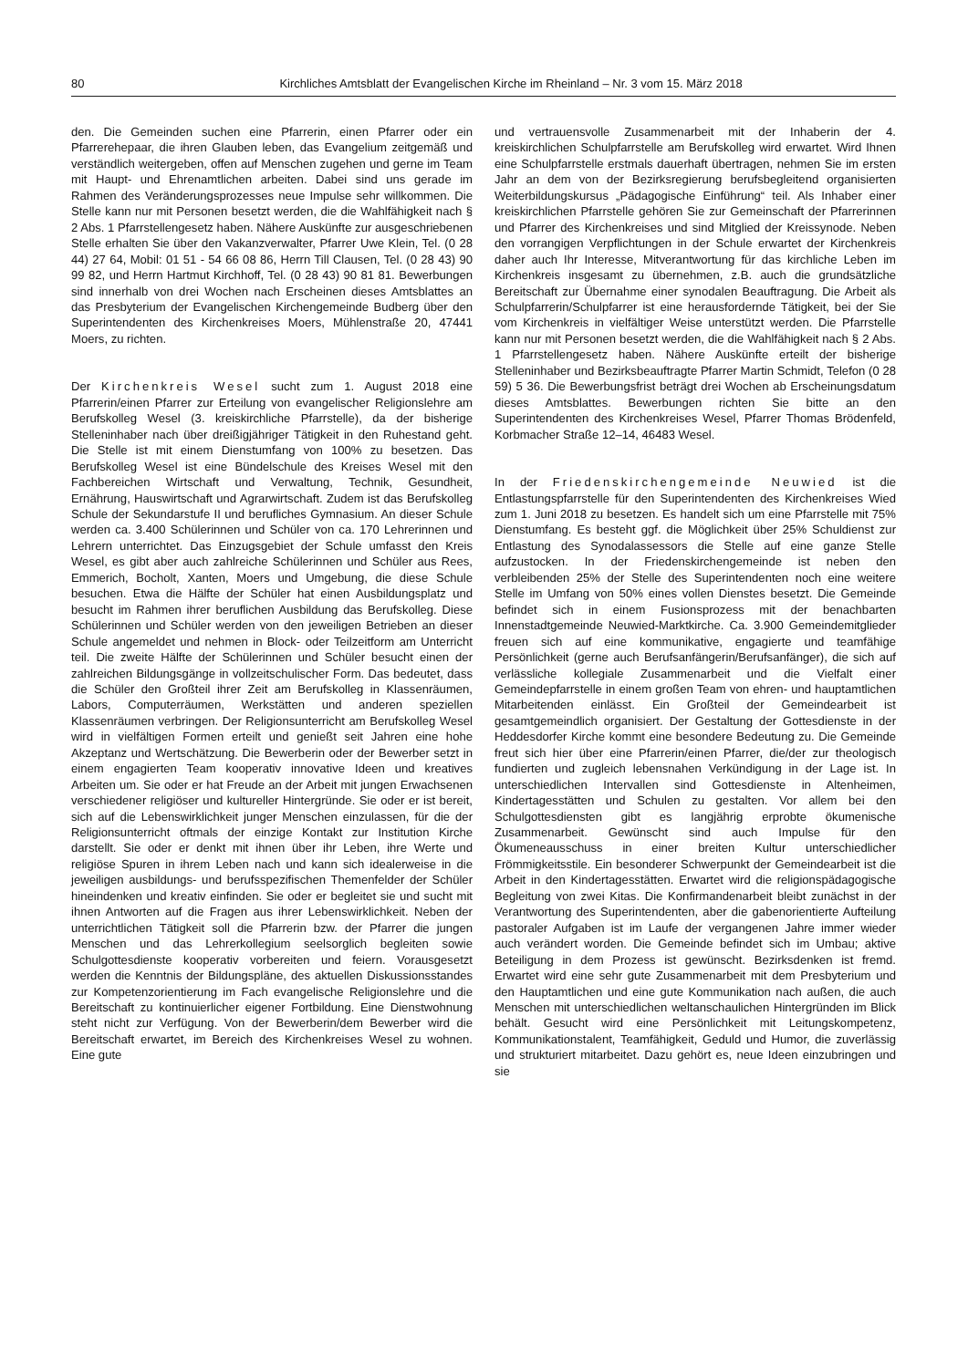80 Kirchliches Amtsblatt der Evangelischen Kirche im Rheinland – Nr. 3 vom 15. März 2018
den. Die Gemeinden suchen eine Pfarrerin, einen Pfarrer oder ein Pfarrerehepaar, die ihren Glauben leben, das Evangelium zeitgemäß und verständlich weitergeben, offen auf Menschen zugehen und gerne im Team mit Haupt- und Ehrenamtlichen arbeiten. Dabei sind uns gerade im Rahmen des Veränderungsprozesses neue Impulse sehr willkommen. Die Stelle kann nur mit Personen besetzt werden, die die Wahlfähigkeit nach § 2 Abs. 1 Pfarrstellengesetz haben. Nähere Auskünfte zur ausgeschriebenen Stelle erhalten Sie über den Vakanzverwalter, Pfarrer Uwe Klein, Tel. (0 28 44) 27 64, Mobil: 01 51 - 54 66 08 86, Herrn Till Clausen, Tel. (0 28 43) 90 99 82, und Herrn Hartmut Kirchhoff, Tel. (0 28 43) 90 81 81. Bewerbungen sind innerhalb von drei Wochen nach Erscheinen dieses Amtsblattes an das Presbyterium der Evangelischen Kirchengemeinde Budberg über den Superintendenten des Kirchenkreises Moers, Mühlenstraße 20, 47441 Moers, zu richten.
Der Kirchenkreis Wesel sucht zum 1. August 2018 eine Pfarrerin/einen Pfarrer zur Erteilung von evangelischer Religionslehre am Berufskolleg Wesel (3. kreiskirchliche Pfarrstelle), da der bisherige Stelleninhaber nach über dreißigjähriger Tätigkeit in den Ruhestand geht. Die Stelle ist mit einem Dienstumfang von 100% zu besetzen. Das Berufskolleg Wesel ist eine Bündelschule des Kreises Wesel mit den Fachbereichen Wirtschaft und Verwaltung, Technik, Gesundheit, Ernährung, Hauswirtschaft und Agrarwirtschaft. Zudem ist das Berufskolleg Schule der Sekundarstufe II und berufliches Gymnasium. An dieser Schule werden ca. 3.400 Schülerinnen und Schüler von ca. 170 Lehrerinnen und Lehrern unterrichtet. Das Einzugsgebiet der Schule umfasst den Kreis Wesel, es gibt aber auch zahlreiche Schülerinnen und Schüler aus Rees, Emmerich, Bocholt, Xanten, Moers und Umgebung, die diese Schule besuchen. Etwa die Hälfte der Schüler hat einen Ausbildungsplatz und besucht im Rahmen ihrer beruflichen Ausbildung das Berufskolleg. Diese Schülerinnen und Schüler werden von den jeweiligen Betrieben an dieser Schule angemeldet und nehmen in Block- oder Teilzeitform am Unterricht teil. Die zweite Hälfte der Schülerinnen und Schüler besucht einen der zahlreichen Bildungsgänge in vollzeitschulischer Form. Das bedeutet, dass die Schüler den Großteil ihrer Zeit am Berufskolleg in Klassenräumen, Labors, Computerräumen, Werkstätten und anderen speziellen Klassenräumen verbringen. Der Religionsunterricht am Berufskolleg Wesel wird in vielfältigen Formen erteilt und genießt seit Jahren eine hohe Akzeptanz und Wertschätzung. Die Bewerberin oder der Bewerber setzt in einem engagierten Team kooperativ innovative Ideen und kreatives Arbeiten um. Sie oder er hat Freude an der Arbeit mit jungen Erwachsenen verschiedener religiöser und kultureller Hintergründe. Sie oder er ist bereit, sich auf die Lebenswirklichkeit junger Menschen einzulassen, für die der Religionsunterricht oftmals der einzige Kontakt zur Institution Kirche darstellt. Sie oder er denkt mit ihnen über ihr Leben, ihre Werte und religiöse Spuren in ihrem Leben nach und kann sich idealerweise in die jeweiligen ausbildungs- und berufsspezifischen Themenfelder der Schüler hineindenken und kreativ einfinden. Sie oder er begleitet sie und sucht mit ihnen Antworten auf die Fragen aus ihrer Lebenswirklichkeit. Neben der unterrichtlichen Tätigkeit soll die Pfarrerin bzw. der Pfarrer die jungen Menschen und das Lehrerkollegium seelsorglich begleiten sowie Schulgottesdienste kooperativ vorbereiten und feiern. Vorausgesetzt werden die Kenntnis der Bildungspläne, des aktuellen Diskussionsstandes zur Kompetenzorientierung im Fach evangelische Religionslehre und die Bereitschaft zu kontinuierlicher eigener Fortbildung. Eine Dienstwohnung steht nicht zur Verfügung. Von der Bewerberin/dem Bewerber wird die Bereitschaft erwartet, im Bereich des Kirchenkreises Wesel zu wohnen. Eine gute
und vertrauensvolle Zusammenarbeit mit der Inhaberin der 4. kreiskirchlichen Schulpfarrstelle am Berufskolleg wird erwartet. Wird Ihnen eine Schulpfarrstelle erstmals dauerhaft übertragen, nehmen Sie im ersten Jahr an dem von der Bezirksregierung berufsbegleitend organisierten Weiterbildungskursus „Pädagogische Einführung“ teil. Als Inhaber einer kreiskirchlichen Pfarrstelle gehören Sie zur Gemeinschaft der Pfarrerinnen und Pfarrer des Kirchenkreises und sind Mitglied der Kreissynode. Neben den vorrangigen Verpflichtungen in der Schule erwartet der Kirchenkreis daher auch Ihr Interesse, Mitverantwortung für das kirchliche Leben im Kirchenkreis insgesamt zu übernehmen, z.B. auch die grundsätzliche Bereitschaft zur Übernahme einer synodalen Beauftragung. Die Arbeit als Schulpfarrerin/Schulpfarrer ist eine herausfordernde Tätigkeit, bei der Sie vom Kirchenkreis in vielfältiger Weise unterstützt werden. Die Pfarrstelle kann nur mit Personen besetzt werden, die die Wahlfähigkeit nach § 2 Abs. 1 Pfarrstellengesetz haben. Nähere Auskünfte erteilt der bisherige Stelleninhaber und Bezirksbeauftragte Pfarrer Martin Schmidt, Telefon (0 28 59) 5 36. Die Bewerbungsfrist beträgt drei Wochen ab Erscheinungsdatum dieses Amtsblattes. Bewerbungen richten Sie bitte an den Superintendenten des Kirchenkreises Wesel, Pfarrer Thomas Brödenfeld, Korbmacher Straße 12–14, 46483 Wesel.
In der Friedenskirchengemeinde Neuwied ist die Entlastungspfarrstelle für den Superintendenten des Kirchenkreises Wied zum 1. Juni 2018 zu besetzen. Es handelt sich um eine Pfarrstelle mit 75% Dienstumfang. Es besteht ggf. die Möglichkeit über 25% Schuldienst zur Entlastung des Synodalassessors die Stelle auf eine ganze Stelle aufzustocken. In der Friedenskirchengemeinde ist neben den verbleibenden 25% der Stelle des Superintendenten noch eine weitere Stelle im Umfang von 50% eines vollen Dienstes besetzt. Die Gemeinde befindet sich in einem Fusionsprozess mit der benachbarten Innenstadtgemeinde Neuwied-Marktkirche. Ca. 3.900 Gemeindemitglieder freuen sich auf eine kommunikative, engagierte und teamfähige Persönlichkeit (gerne auch Berufsanfängerin/Berufsanfänger), die sich auf verlässliche kollegiale Zusammenarbeit und die Vielfalt einer Gemeindepfarrstelle in einem großen Team von ehren- und hauptamtlichen Mitarbeitenden einlässt. Ein Großteil der Gemeindearbeit ist gesamtgemeindlich organisiert. Der Gestaltung der Gottesdienste in der Heddesdorfer Kirche kommt eine besondere Bedeutung zu. Die Gemeinde freut sich hier über eine Pfarrerin/einen Pfarrer, die/der zur theologisch fundierten und zugleich lebensnahen Verkündigung in der Lage ist. In unterschiedlichen Intervallen sind Gottesdienste in Altenheimen, Kindertagesstätten und Schulen zu gestalten. Vor allem bei den Schulgottesdiensten gibt es langjährig erprobte ökumenische Zusammenarbeit. Gewünscht sind auch Impulse für den Ökumeneausschuss in einer breiten Kultur unterschiedlicher Frömmigkeitsstile. Ein besonderer Schwerpunkt der Gemeindearbeit ist die Arbeit in den Kindertagesstätten. Erwartet wird die religionspädagogische Begleitung von zwei Kitas. Die Konfirmandenarbeit bleibt zunächst in der Verantwortung des Superintendenten, aber die gabenorientierte Aufteilung pastoraler Aufgaben ist im Laufe der vergangenen Jahre immer wieder auch verändert worden. Die Gemeinde befindet sich im Umbau; aktive Beteiligung in dem Prozess ist gewünscht. Bezirksdenken ist fremd. Erwartet wird eine sehr gute Zusammenarbeit mit dem Presbyterium und den Hauptamtlichen und eine gute Kommunikation nach außen, die auch Menschen mit unterschiedlichen weltanschaulichen Hintergründen im Blick behält. Gesucht wird eine Persönlichkeit mit Leitungskompetenz, Kommunikationstalent, Teamfähigkeit, Geduld und Humor, die zuverlässig und strukturiert mitarbeitet. Dazu gehört es, neue Ideen einzubringen und sie